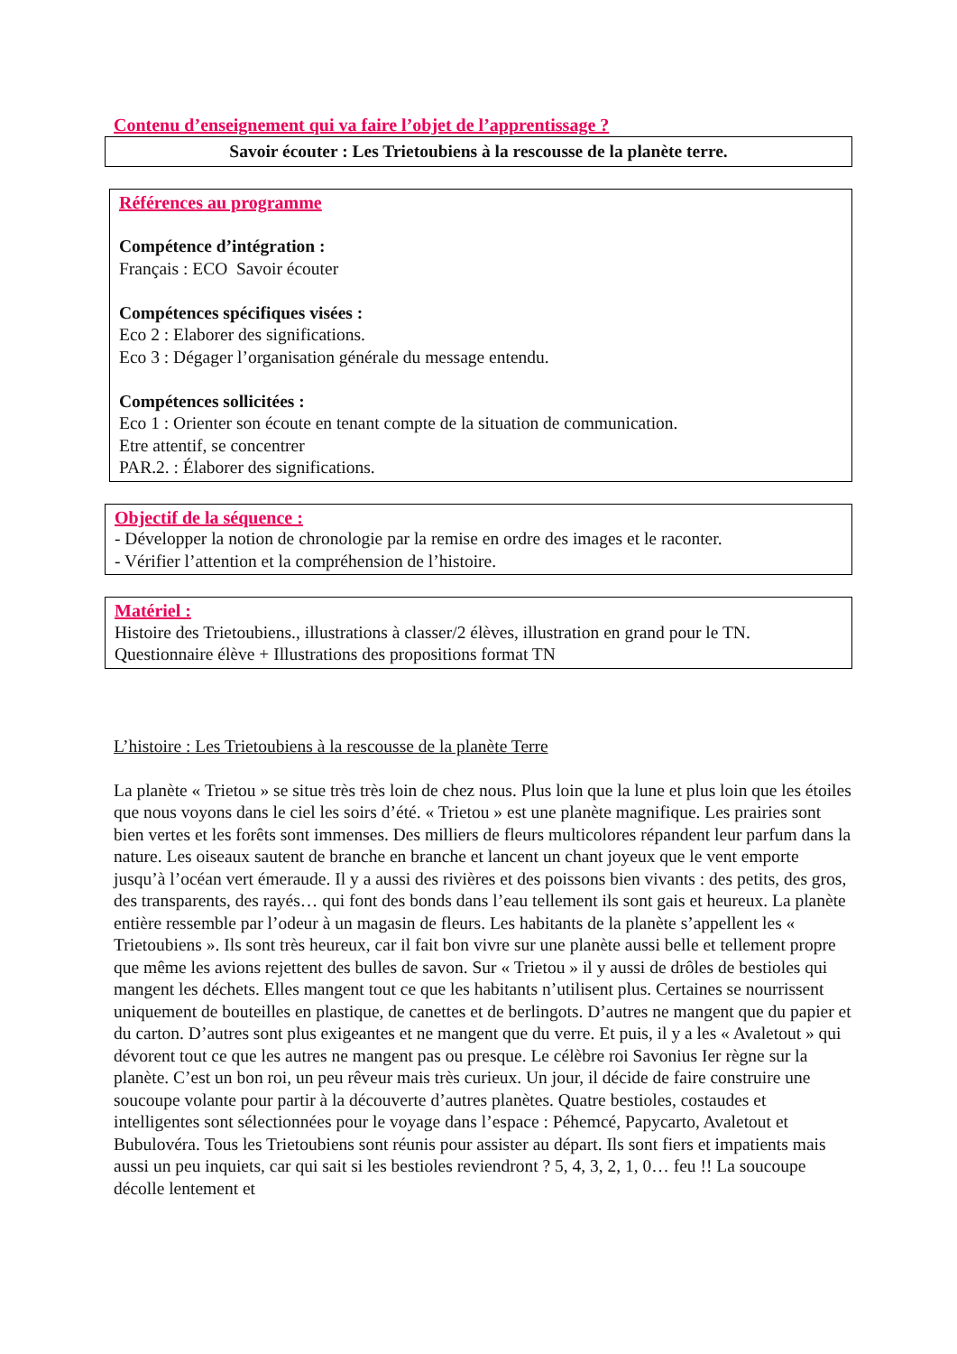Contenu d’enseignement qui va faire l’objet de l’apprentissage ?
Savoir écouter : Les Trietoubiens à la rescousse de la planète terre.
Références au programme
Compétence d’intégration :
Français : ECO Savoir écouter
Compétences spécifiques visées :
Eco 2 : Elaborer des significations.
Eco 3 : Dégager l’organisation générale du message entendu.
Compétences sollicitées :
Eco 1 : Orienter son écoute en tenant compte de la situation de communication.
Etre attentif, se concentrer
PAR.2. : Élaborer des significations.
Objectif de la séquence :
- Développer la notion de chronologie par la remise en ordre des images et le raconter.
- Vérifier l’attention et la compréhension de l’histoire.
Matériel :
Histoire des Trietoubiens., illustrations à classer/2 élèves, illustration en grand pour le TN.
Questionnaire élève + Illustrations des propositions format TN
L’histoire : Les Trietoubiens à la rescousse de la planète Terre
La planète « Trietou » se situe très très loin de chez nous. Plus loin que la lune et plus loin que les étoiles que nous voyons dans le ciel les soirs d’été. « Trietou » est une planète magnifique. Les prairies sont bien vertes et les forêts sont immenses. Des milliers de fleurs multicolores répandent leur parfum dans la nature. Les oiseaux sautent de branche en branche et lancent un chant joyeux que le vent emporte jusqu’à l’océan vert émeraude. Il y a aussi des rivières et des poissons bien vivants : des petits, des gros, des transparents, des rayés… qui font des bonds dans l’eau tellement ils sont gais et heureux. La planète entière ressemble par l’odeur à un magasin de fleurs. Les habitants de la planète s’appellent les « Trietoubiens ». Ils sont très heureux, car il fait bon vivre sur une planète aussi belle et tellement propre que même les avions rejettent des bulles de savon. Sur « Trietou » il y aussi de drôles de bestioles qui mangent les déchets. Elles mangent tout ce que les habitants n’utilisent plus. Certaines se nourrissent uniquement de bouteilles en plastique, de canettes et de berlingots. D’autres ne mangent que du papier et du carton. D’autres sont plus exigeantes et ne mangent que du verre. Et puis, il y a les « Avaletout » qui dévorent tout ce que les autres ne mangent pas ou presque. Le célèbre roi Savonius Ier règne sur la planète. C’est un bon roi, un peu rêveur mais très curieux. Un jour, il décide de faire construire une soucoupe volante pour partir à la découverte d’autres planètes. Quatre bestioles, costaudes et intelligentes sont sélectionnées pour le voyage dans l’espace : Péhemcé, Papycarto, Avaletout et Bubulovéra. Tous les Trietoubiens sont réunis pour assister au départ. Ils sont fiers et impatients mais aussi un peu inquiets, car qui sait si les bestioles reviendront ? 5, 4, 3, 2, 1, 0… feu !! La soucoupe décolle lentement et